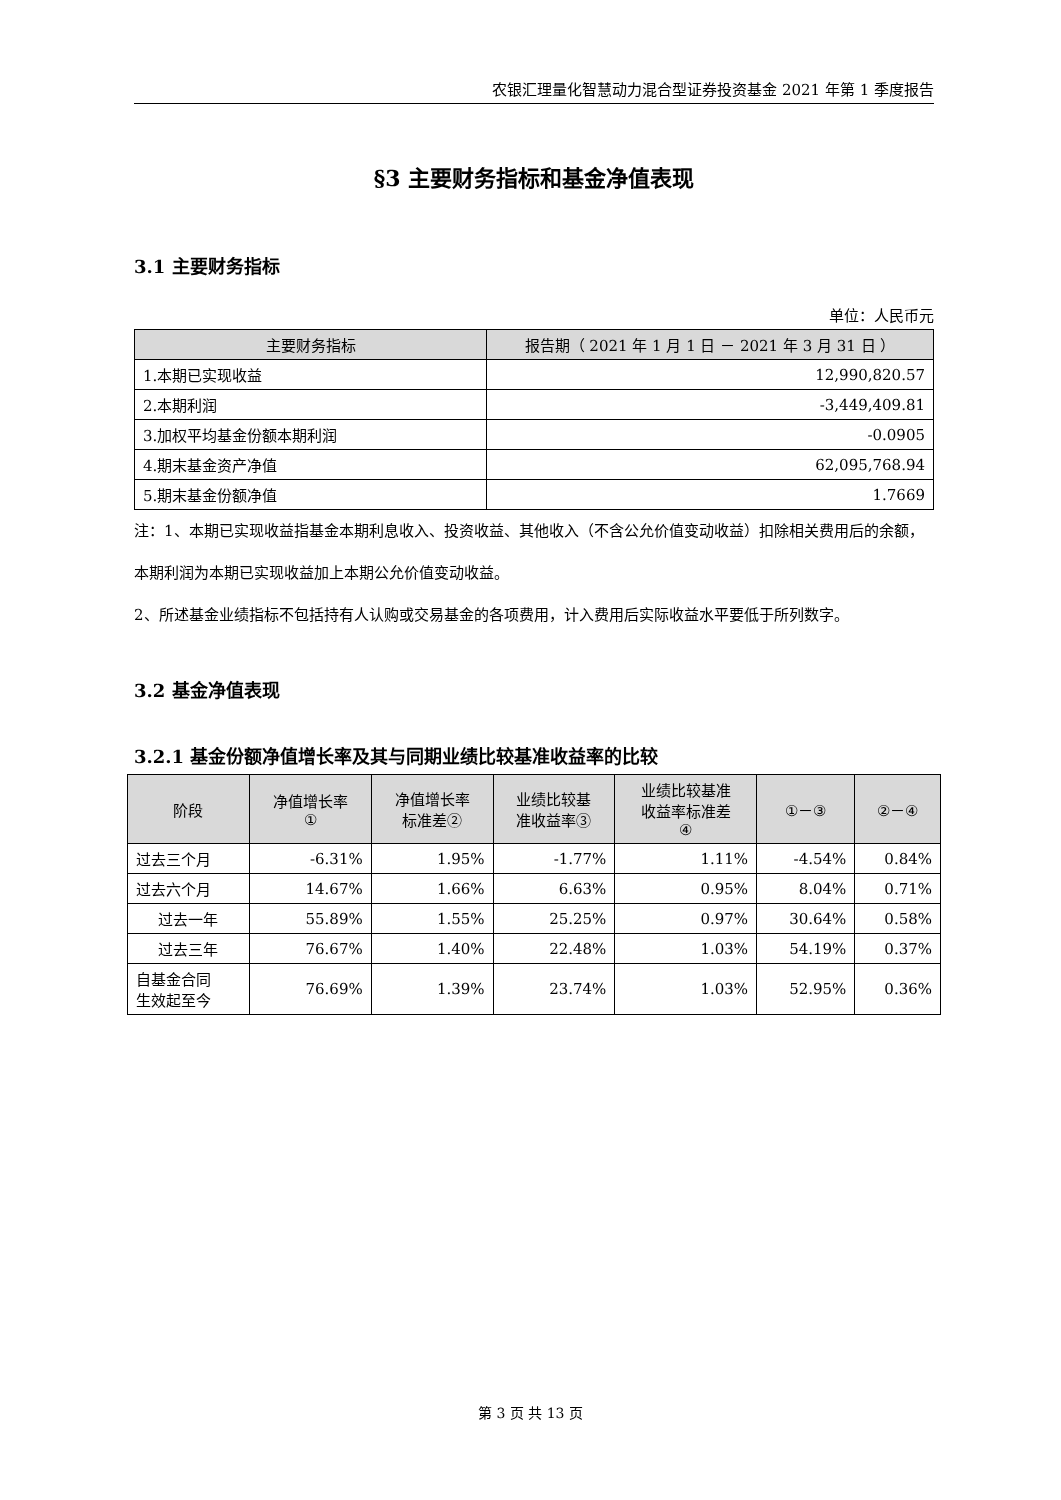农银汇理量化智慧动力混合型证券投资基金 2021 年第 1 季度报告
§3 主要财务指标和基金净值表现
3.1 主要财务指标
单位：人民币元
| 主要财务指标 | 报告期（ 2021 年 1 月 1 日 － 2021 年 3 月 31 日 ） |
| --- | --- |
| 1.本期已实现收益 | 12,990,820.57 |
| 2.本期利润 | -3,449,409.81 |
| 3.加权平均基金份额本期利润 | -0.0905 |
| 4.期末基金资产净值 | 62,095,768.94 |
| 5.期末基金份额净值 | 1.7669 |
注：1、本期已实现收益指基金本期利息收入、投资收益、其他收入（不含公允价值变动收益）扣除相关费用后的余额，本期利润为本期已实现收益加上本期公允价值变动收益。
2、所述基金业绩指标不包括持有人认购或交易基金的各项费用，计入费用后实际收益水平要低于所列数字。
3.2 基金净值表现
3.2.1 基金份额净值增长率及其与同期业绩比较基准收益率的比较
| 阶段 | 净值增长率 ① | 净值增长率 标准差② | 业绩比较基 准收益率③ | 业绩比较基准 收益率标准差 ④ | ①－③ | ②－④ |
| --- | --- | --- | --- | --- | --- | --- |
| 过去三个月 | -6.31% | 1.95% | -1.77% | 1.11% | -4.54% | 0.84% |
| 过去六个月 | 14.67% | 1.66% | 6.63% | 0.95% | 8.04% | 0.71% |
| 过去一年 | 55.89% | 1.55% | 25.25% | 0.97% | 30.64% | 0.58% |
| 过去三年 | 76.67% | 1.40% | 22.48% | 1.03% | 54.19% | 0.37% |
| 自基金合同 生效起至今 | 76.69% | 1.39% | 23.74% | 1.03% | 52.95% | 0.36% |
第 3 页 共 13 页